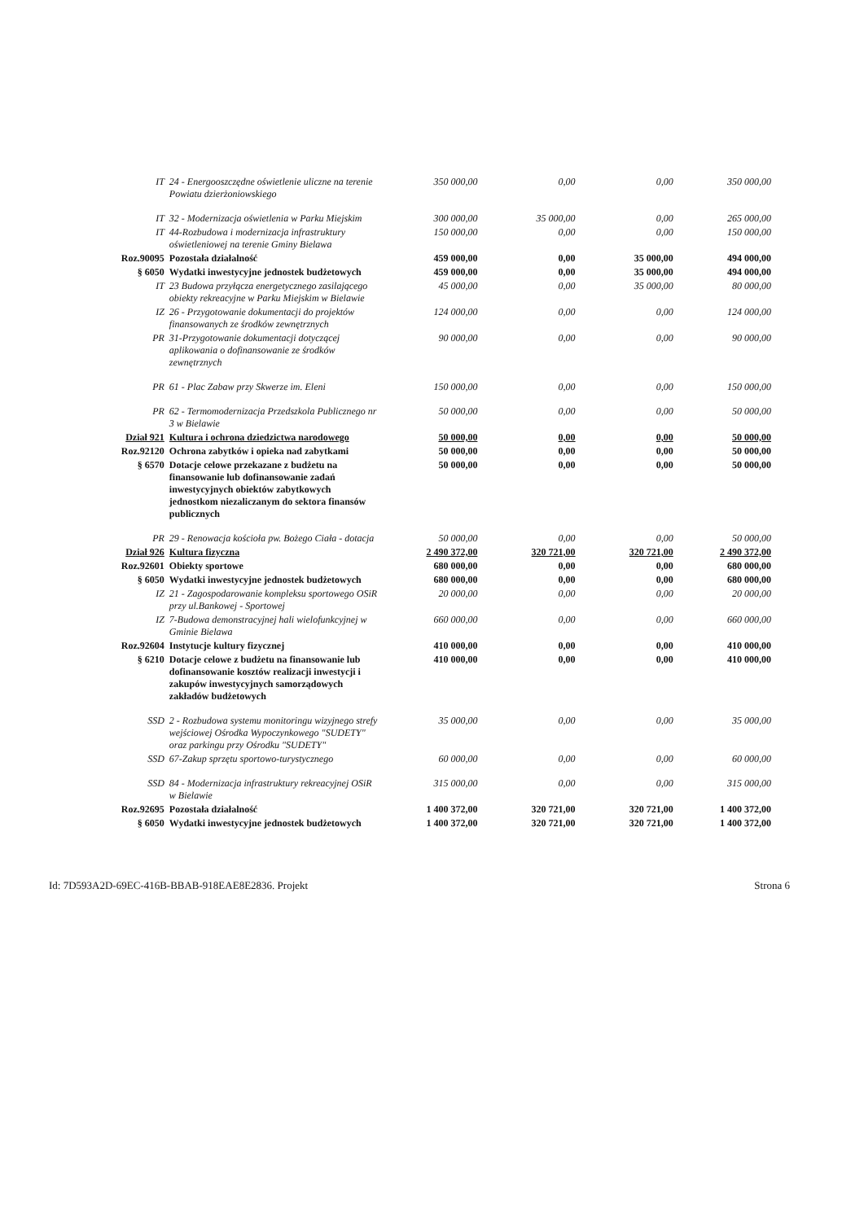| IT | 24 - Energooszczędne oświetlenie uliczne na terenie Powiatu dzierżoniowskiego | 350 000,00 | 0,00 | 0,00 | 350 000,00 |
| IT | 32 - Modernizacja oświetlenia w Parku Miejskim | 300 000,00 | 35 000,00 | 0,00 | 265 000,00 |
| IT | 44-Rozbudowa i modernizacja infrastruktury oświetleniowej na terenie Gminy Bielawa | 150 000,00 | 0,00 | 0,00 | 150 000,00 |
| Roz.90095 | Pozostała działalność | 459 000,00 | 0,00 | 35 000,00 | 494 000,00 |
| § 6050 | Wydatki inwestycyjne jednostek budżetowych | 459 000,00 | 0,00 | 35 000,00 | 494 000,00 |
| IT | 23 Budowa przyłącza energetycznego zasilającego obiekty rekreacyjne w Parku Miejskim w Bielawie | 45 000,00 | 0,00 | 35 000,00 | 80 000,00 |
| IZ | 26 - Przygotowanie dokumentacji do projektów finansowanych ze środków zewnętrznych | 124 000,00 | 0,00 | 0,00 | 124 000,00 |
| PR | 31-Przygotowanie dokumentacji dotyczącej aplikowania o dofinansowanie ze środków zewnętrznych | 90 000,00 | 0,00 | 0,00 | 90 000,00 |
| PR | 61 - Plac Zabaw przy Skwerze im. Eleni | 150 000,00 | 0,00 | 0,00 | 150 000,00 |
| PR | 62 - Termomodernizacja Przedszkola Publicznego nr 3 w Bielawie | 50 000,00 | 0,00 | 0,00 | 50 000,00 |
| Dział 921 | Kultura i ochrona dziedzictwa narodowego | 50 000,00 | 0,00 | 0,00 | 50 000,00 |
| Roz.92120 | Ochrona zabytków i opieka nad zabytkami | 50 000,00 | 0,00 | 0,00 | 50 000,00 |
| § 6570 | Dotacje celowe przekazane z budżetu na finansowanie lub dofinansowanie zadań inwestycyjnych obiektów zabytkowych jednostkom niezaliczanym do sektora finansów publicznych | 50 000,00 | 0,00 | 0,00 | 50 000,00 |
| PR | 29 - Renowacja kościoła pw. Bożego Ciała - dotacja | 50 000,00 | 0,00 | 0,00 | 50 000,00 |
| Dział 926 | Kultura fizyczna | 2 490 372,00 | 320 721,00 | 320 721,00 | 2 490 372,00 |
| Roz.92601 | Obiekty sportowe | 680 000,00 | 0,00 | 0,00 | 680 000,00 |
| § 6050 | Wydatki inwestycyjne jednostek budżetowych | 680 000,00 | 0,00 | 0,00 | 680 000,00 |
| IZ | 21 - Zagospodarowanie kompleksu sportowego OSiR przy ul.Bankowej - Sportowej | 20 000,00 | 0,00 | 0,00 | 20 000,00 |
| IZ | 7-Budowa demonstracyjnej hali wielofunkcyjnej w Gminie Bielawa | 660 000,00 | 0,00 | 0,00 | 660 000,00 |
| Roz.92604 | Instytucje kultury fizycznej | 410 000,00 | 0,00 | 0,00 | 410 000,00 |
| § 6210 | Dotacje celowe z budżetu na finansowanie lub dofinansowanie kosztów realizacji inwestycji i zakupów inwestycyjnych samorządowych zakładów budżetowych | 410 000,00 | 0,00 | 0,00 | 410 000,00 |
| SSD | 2 - Rozbudowa systemu monitoringu wizyjnego strefy wejściowej Ośrodka Wypoczynkowego "SUDETY" oraz parkingu przy Ośrodku "SUDETY" | 35 000,00 | 0,00 | 0,00 | 35 000,00 |
| SSD | 67-Zakup sprzętu sportowo-turystycznego | 60 000,00 | 0,00 | 0,00 | 60 000,00 |
| SSD | 84 - Modernizacja infrastruktury rekreacyjnej OSiR w Bielawie | 315 000,00 | 0,00 | 0,00 | 315 000,00 |
| Roz.92695 | Pozostała działalność | 1 400 372,00 | 320 721,00 | 320 721,00 | 1 400 372,00 |
| § 6050 | Wydatki inwestycyjne jednostek budżetowych | 1 400 372,00 | 320 721,00 | 320 721,00 | 1 400 372,00 |
Id: 7D593A2D-69EC-416B-BBAB-918EAE8E2836. Projekt Strona 6